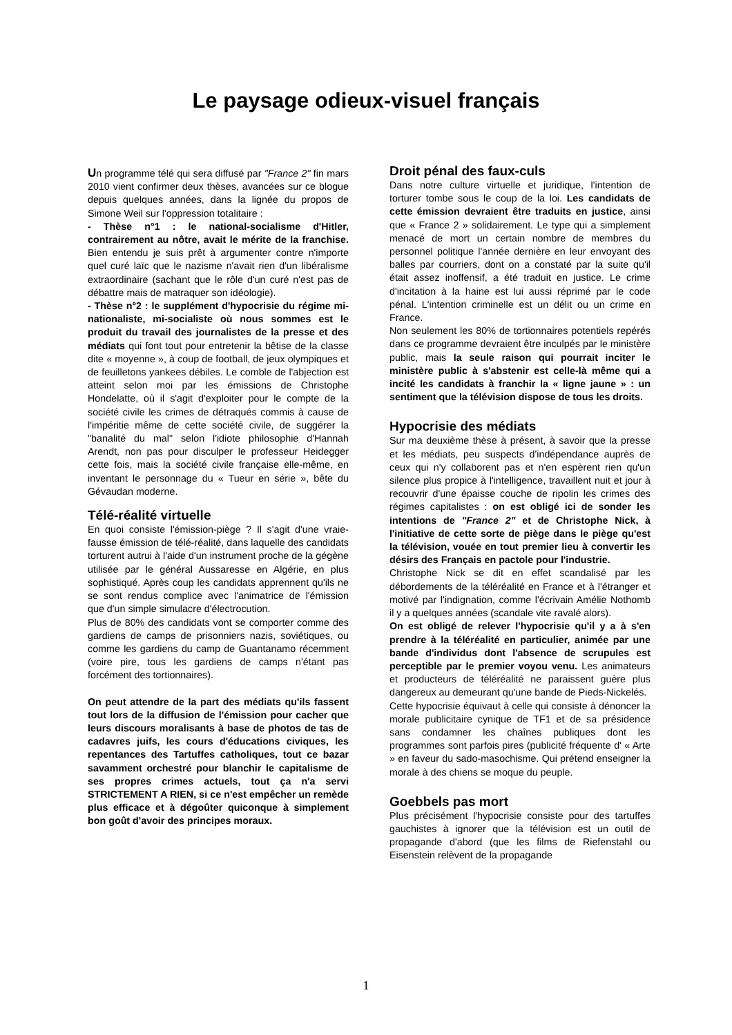Le paysage odieux-visuel français
Un programme télé qui sera diffusé par "France 2" fin mars 2010 vient confirmer deux thèses, avancées sur ce blogue depuis quelques années, dans la lignée du propos de Simone Weil sur l'oppression totalitaire :
- Thèse n°1 : le national-socialisme d'Hitler, contrairement au nôtre, avait le mérite de la franchise. Bien entendu je suis prêt à argumenter contre n'importe quel curé laïc que le nazisme n'avait rien d'un libéralisme extraordinaire (sachant que le rôle d'un curé n'est pas de débattre mais de matraquer son idéologie).
- Thèse n°2 : le supplément d'hypocrisie du régime mi-nationaliste, mi-socialiste où nous sommes est le produit du travail des journalistes de la presse et des médiats qui font tout pour entretenir la bêtise de la classe dite « moyenne », à coup de football, de jeux olympiques et de feuilletons yankees débiles. Le comble de l'abjection est atteint selon moi par les émissions de Christophe Hondelatte, où il s'agit d'exploiter pour le compte de la société civile les crimes de détraqués commis à cause de l'impéritie même de cette société civile, de suggérer la "banalité du mal" selon l'idiote philosophie d'Hannah Arendt, non pas pour disculper le professeur Heidegger cette fois, mais la société civile française elle-même, en inventant le personnage du « Tueur en série », bête du Gévaudan moderne.
Télé-réalité virtuelle
En quoi consiste l'émission-piège ? Il s'agit d'une vraie-fausse émission de télé-réalité, dans laquelle des candidats torturent autrui à l'aide d'un instrument proche de la gégène utilisée par le général Aussaresse en Algérie, en plus sophistiqué. Après coup les candidats apprennent qu'ils ne se sont rendus complice avec l'animatrice de l'émission que d'un simple simulacre d'électrocution.
Plus de 80% des candidats vont se comporter comme des gardiens de camps de prisonniers nazis, soviétiques, ou comme les gardiens du camp de Guantanamo récemment (voire pire, tous les gardiens de camps n'étant pas forcément des tortionnaires).
On peut attendre de la part des médiats qu'ils fassent tout lors de la diffusion de l'émission pour cacher que leurs discours moralisants à base de photos de tas de cadavres juifs, les cours d'éducations civiques, les repentances des Tartuffes catholiques, tout ce bazar savamment orchestré pour blanchir le capitalisme de ses propres crimes actuels, tout ça n'a servi STRICTEMENT A RIEN, si ce n'est empêcher un remède plus efficace et à dégoûter quiconque à simplement bon goût d'avoir des principes moraux.
Droit pénal des faux-culs
Dans notre culture virtuelle et juridique, l'intention de torturer tombe sous le coup de la loi. Les candidats de cette émission devraient être traduits en justice, ainsi que « France 2 » solidairement. Le type qui a simplement menacé de mort un certain nombre de membres du personnel politique l'année dernière en leur envoyant des balles par courriers, dont on a constaté par la suite qu'il était assez inoffensif, a été traduit en justice. Le crime d'incitation à la haine est lui aussi réprimé par le code pénal. L'intention criminelle est un délit ou un crime en France.
Non seulement les 80% de tortionnaires potentiels repérés dans ce programme devraient être inculpés par le ministère public, mais la seule raison qui pourrait inciter le ministère public à s'abstenir est celle-là même qui a incité les candidats à franchir la « ligne jaune » : un sentiment que la télévision dispose de tous les droits.
Hypocrisie des médiats
Sur ma deuxième thèse à présent, à savoir que la presse et les médiats, peu suspects d'indépendance auprès de ceux qui n'y collaborent pas et n'en espèrent rien qu'un silence plus propice à l'intelligence, travaillent nuit et jour à recouvrir d'une épaisse couche de ripolin les crimes des régimes capitalistes : on est obligé ici de sonder les intentions de "France 2" et de Christophe Nick, à l'initiative de cette sorte de piège dans le piège qu'est la télévision, vouée en tout premier lieu à convertir les désirs des Français en pactole pour l'industrie.
Christophe Nick se dit en effet scandalisé par les débordements de la téléréalité en France et à l'étranger et motivé par l'indignation, comme l'écrivain Amélie Nothomb il y a quelques années (scandale vite ravalé alors).
On est obligé de relever l'hypocrisie qu'il y a à s'en prendre à la téléréalité en particulier, animée par une bande d'individus dont l'absence de scrupules est perceptible par le premier voyou venu. Les animateurs et producteurs de téléréalité ne paraissent guère plus dangereux au demeurant qu'une bande de Pieds-Nickelés.
Cette hypocrisie équivaut à celle qui consiste à dénoncer la morale publicitaire cynique de TF1 et de sa présidence sans condamner les chaînes publiques dont les programmes sont parfois pires (publicité fréquente d' « Arte » en faveur du sado-masochisme. Qui prétend enseigner la morale à des chiens se moque du peuple.
Goebbels pas mort
Plus précisément l'hypocrisie consiste pour des tartuffes gauchistes à ignorer que la télévision est un outil de propagande d'abord (que les films de Riefenstahl ou Eisenstein relèvent de la propagande
1